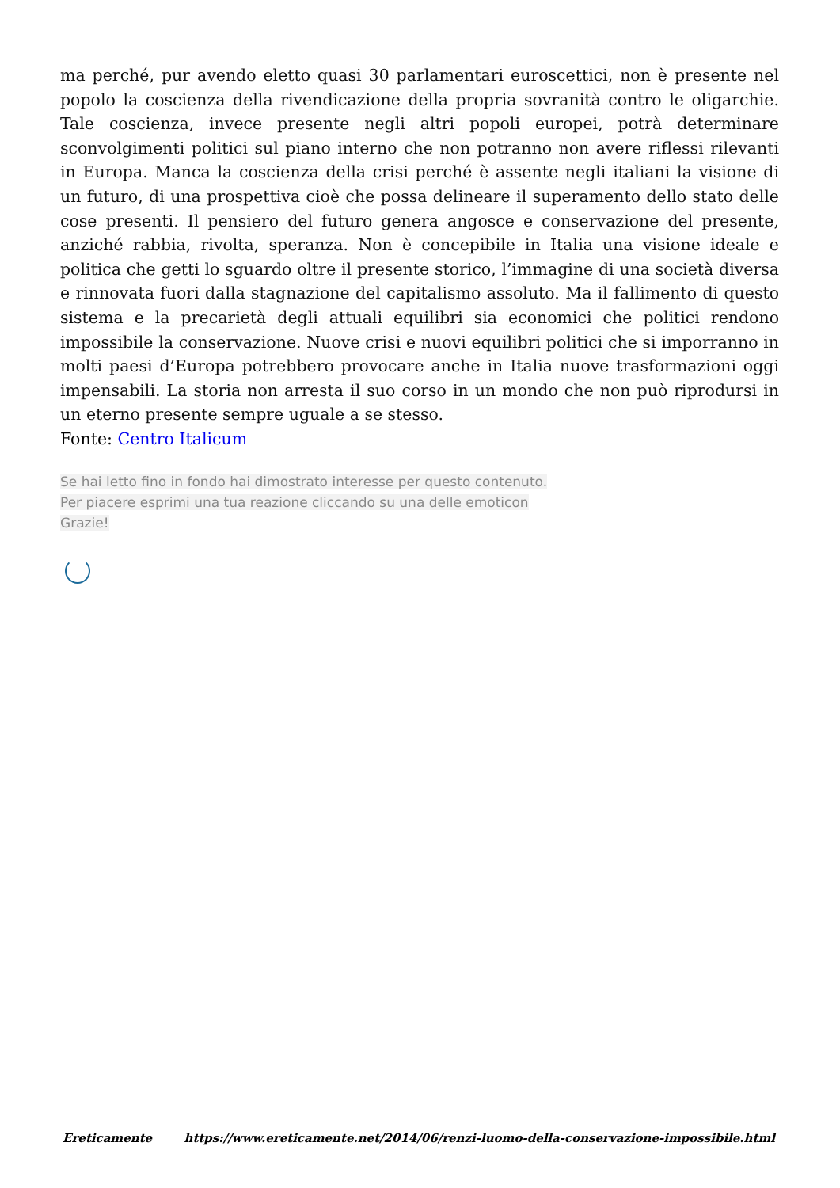ma perché, pur avendo eletto quasi 30 parlamentari euroscettici, non è presente nel popolo la coscienza della rivendicazione della propria sovranità contro le oligarchie. Tale coscienza, invece presente negli altri popoli europei, potrà determinare sconvolgimenti politici sul piano interno che non potranno non avere riflessi rilevanti in Europa. Manca la coscienza della crisi perché è assente negli italiani la visione di un futuro, di una prospettiva cioè che possa delineare il superamento dello stato delle cose presenti. Il pensiero del futuro genera angosce e conservazione del presente, anziché rabbia, rivolta, speranza. Non è concepibile in Italia una visione ideale e politica che getti lo sguardo oltre il presente storico, l’immagine di una società diversa e rinnovata fuori dalla stagnazione del capitalismo assoluto. Ma il fallimento di questo sistema e la precarietà degli attuali equilibri sia economici che politici rendono impossibile la conservazione. Nuove crisi e nuovi equilibri politici che si imporranno in molti paesi d’Europa potrebbero provocare anche in Italia nuove trasformazioni oggi impensabili. La storia non arresta il suo corso in un mondo che non può riprodursi in un eterno presente sempre uguale a se stesso.
Fonte: Centro Italicum
Se hai letto fino in fondo hai dimostrato interesse per questo contenuto.
Per piacere esprimi una tua reazione cliccando su una delle emoticon
Grazie!
Ereticamente https://www.ereticamente.net/2014/06/renzi-luomo-della-conservazione-impossibile.html